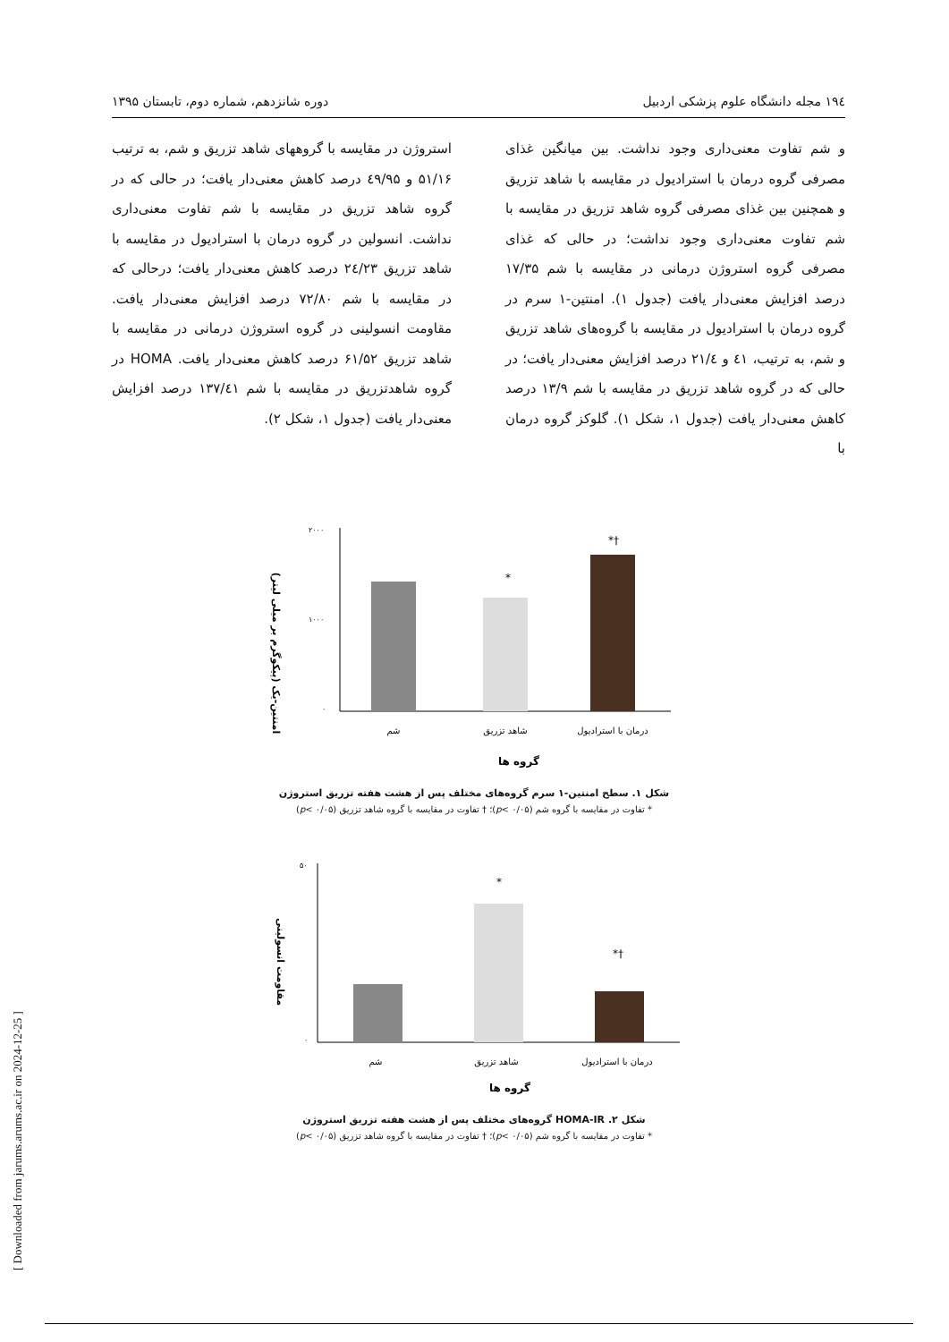۱۹٤ مجله دانشگاه علوم پزشکی اردبیل دوره شانزدهم، شماره دوم، تابستان ۱۳۹۵
و شم تفاوت معنی‌داری وجود نداشت. بین میانگین غذای مصرفی گروه درمان با استرادیول در مقایسه با شاهد تزریق و همچنین بین غذای مصرفی گروه شاهد تزریق در مقایسه با شم تفاوت معنی‌داری وجود نداشت؛ در حالی که غذای مصرفی گروه استروژن درمانی در مقایسه با شم ۱۷/۳۵ درصد افزایش معنی‌دار یافت (جدول ۱). امنتین-۱ سرم در گروه درمان با استرادیول در مقایسه با گروه‌های شاهد تزریق و شم، به ترتیب، ٤۱ و ۲۱/٤ درصد افزایش معنی‌دار یافت؛ در حالی که در گروه شاهد تزریق در مقایسه با شم ۱۳/۹ درصد کاهش معنی‌دار یافت (جدول ۱، شکل ۱). گلوکز گروه درمان با
استروژن در مقایسه با گروههای شاهد تزریق و شم، به ترتیب ۵۱/۱۶ و ٤۹/۹۵ درصد کاهش معنی‌دار یافت؛ در حالی که در گروه شاهد تزریق در مقایسه با شم تفاوت معنی‌داری نداشت. انسولین در گروه درمان با استرادیول در مقایسه با شاهد تزریق ۲٤/۲۳ درصد کاهش معنی‌دار یافت؛ درحالی که در مقایسه با شم ۷۲/۸۰ درصد افزایش معنی‌دار یافت. مقاومت انسولینی در گروه استروژن درمانی در مقایسه با شاهد تزریق ۶۱/۵۲ درصد کاهش معنی‌دار یافت. HOMA در گروه شاهدتزریق در مقایسه با شم ۱۳۷/٤۱ درصد افزایش معنی‌دار یافت (جدول ۱، شکل ۲).
امنتین-یک (پیکوگرم بر میلی لیتر)
۲۰۰۰
۱۰۰۰
۰
*
*†
شم
شاهد تزریق
درمان با استرادیول
گروه ها
شکل ۱. سطح امنتین-۱ سرم گروه‌های مختلف پس از هشت هفته تزریق استروژن
* تفاوت در مقایسه با گروه شم (p< ۰/۰۵)؛ † تفاوت در مقایسه با گروه شاهد تزریق (p< ۰/۰۵)
مقاومت انسولینی
۵۰
۰
*
*†
شم
شاهد تزریق
درمان با استرادیول
گروه ها
شکل ۲. HOMA-IR گروه‌های مختلف پس از هشت هفته تزریق استروژن
* تفاوت در مقایسه با گروه شم (p< ۰/۰۵)؛ † تفاوت در مقایسه با گروه شاهد تزریق (p< ۰/۰۵)
[ Downloaded from jarums.arums.ac.ir on 2024-12-25 ]